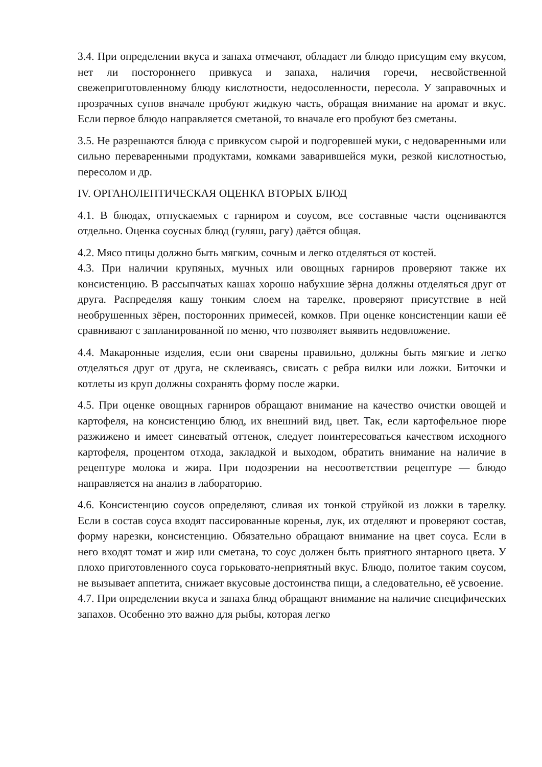3.4. При определении вкуса и запаха отмечают, обладает ли блюдо присущим ему вкусом, нет ли постороннего привкуса и запаха, наличия горечи, несвойственной свежеприготовленному блюду кислотности, недосоленности, пересола. У заправочных и прозрачных супов вначале пробуют жидкую часть, обращая внимание на аромат и вкус. Если первое блюдо направляется сметаной, то вначале его пробуют без сметаны.
3.5. Не разрешаются блюда с привкусом сырой и подгоревшей муки, с недоваренными или сильно переваренными продуктами, комками заварившейся муки, резкой кислотностью, пересолом и др.
IV. ОРГАНОЛЕПТИЧЕСКАЯ ОЦЕНКА ВТОРЫХ БЛЮД
4.1. В блюдах, отпускаемых с гарниром и соусом, все составные части оцениваются отдельно. Оценка соусных блюд (гуляш, рагу) даётся общая.
4.2. Мясо птицы должно быть мягким, сочным и легко отделяться от костей.
4.3. При наличии крупяных, мучных или овощных гарниров проверяют также их консистенцию. В рассыпчатых кашах хорошо набухшие зёрна должны отделяться друг от друга. Распределяя кашу тонким слоем на тарелке, проверяют присутствие в ней необрушенных зёрен, посторонних примесей, комков. При оценке консистенции каши её сравнивают с запланированной по меню, что позволяет выявить недовложение.
4.4. Макаронные изделия, если они сварены правильно, должны быть мягкие и легко отделяться друг от друга, не склеиваясь, свисать с ребра вилки или ложки. Биточки и котлеты из круп должны сохранять форму после жарки.
4.5. При оценке овощных гарниров обращают внимание на качество очистки овощей и картофеля, на консистенцию блюд, их внешний вид, цвет. Так, если картофельное пюре разжижено и имеет синеватый оттенок, следует поинтересоваться качеством исходного картофеля, процентом отхода, закладкой и выходом, обратить внимание на наличие в рецептуре молока и жира. При подозрении на несоответствии рецептуре — блюдо направляется на анализ в лабораторию.
4.6. Консистенцию соусов определяют, сливая их тонкой струйкой из ложки в тарелку. Если в состав соуса входят пассированные коренья, лук, их отделяют и проверяют состав, форму нарезки, консистенцию. Обязательно обращают внимание на цвет соуса. Если в него входят томат и жир или сметана, то соус должен быть приятного янтарного цвета. У плохо приготовленного соуса горьковато-неприятный вкус. Блюдо, политое таким соусом, не вызывает аппетита, снижает вкусовые достоинства пищи, а следовательно, её усвоение.
4.7. При определении вкуса и запаха блюд обращают внимание на наличие специфических запахов. Особенно это важно для рыбы, которая легко